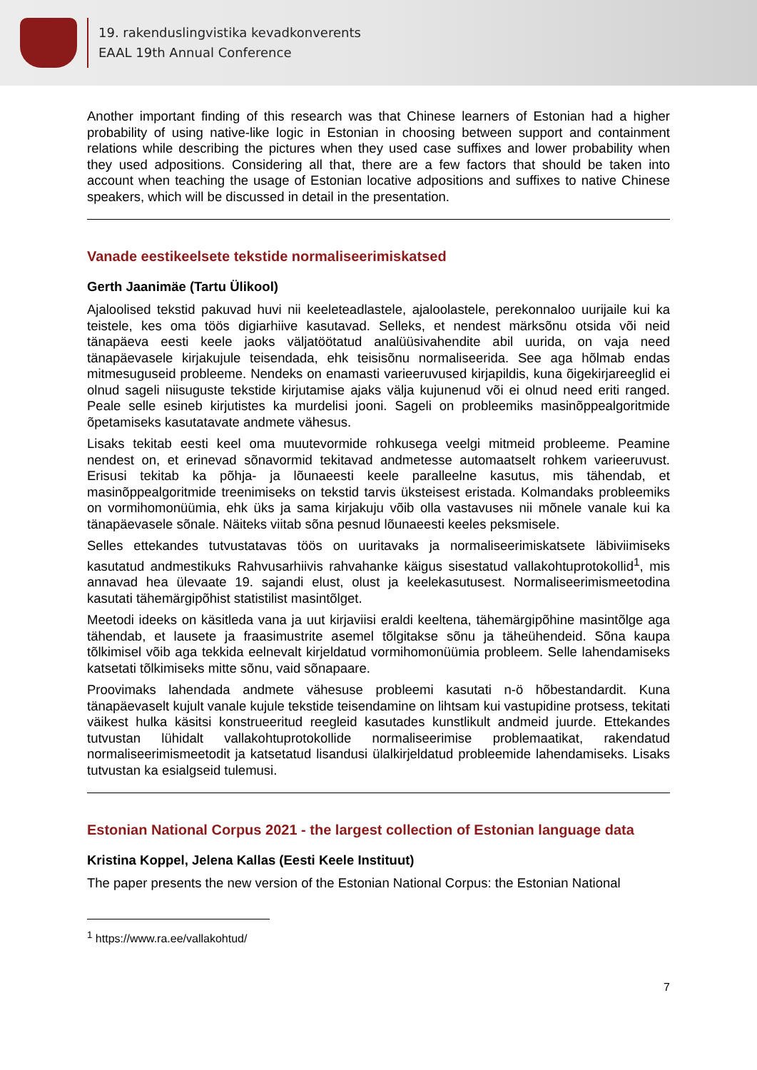19. rakenduslingvistika kevadkonverents
EAAL 19th Annual Conference
Another important finding of this research was that Chinese learners of Estonian had a higher probability of using native-like logic in Estonian in choosing between support and containment relations while describing the pictures when they used case suffixes and lower probability when they used adpositions. Considering all that, there are a few factors that should be taken into account when teaching the usage of Estonian locative adpositions and suffixes to native Chinese speakers, which will be discussed in detail in the presentation.
Vanade eestikeelsete tekstide normaliseerimiskatsed
Gerth Jaanimäe (Tartu Ülikool)
Ajaloolised tekstid pakuvad huvi nii keeleteadlastele, ajaloolastele, perekonnaloo uurijaile kui ka teistele, kes oma töös digiarhiive kasutavad. Selleks, et nendest märksõnu otsida või neid tänapäeva eesti keele jaoks väljatöötatud analüüsivahendite abil uurida, on vaja need tänapäevasele kirjakujule teisendada, ehk teisisõnu normaliseerida. See aga hõlmab endas mitmesuguseid probleeme. Nendeks on enamasti varieeruvused kirjapildis, kuna õigekirjareeglid ei olnud sageli niisuguste tekstide kirjutamise ajaks välja kujunenud või ei olnud need eriti ranged. Peale selle esineb kirjutistes ka murdelisi jooni. Sageli on probleemiks masinõppealgoritmide õpetamiseks kasutatavate andmete vähesus.
Lisaks tekitab eesti keel oma muutevormide rohkusega veelgi mitmeid probleeme. Peamine nendest on, et erinevad sõnavormid tekitavad andmetesse automaatselt rohkem varieeruvust. Erisusi tekitab ka põhja- ja lõunaeesti keele paralleelne kasutus, mis tähendab, et masinõppealgoritmide treenimiseks on tekstid tarvis üksteisest eristada. Kolmandaks probleemiks on vormihomonüümia, ehk üks ja sama kirjakuju võib olla vastavuses nii mõnele vanale kui ka tänapäevasele sõnale. Näiteks viitab sõna pesnud lõunaeesti keeles peksmisele.
Selles ettekandes tutvustatavas töös on uuritavaks ja normaliseerimiskatsete läbiviimiseks kasutatud andmestikuks Rahvusarhiivis rahvahanke käigus sisestatud vallakohtuprotokollid<sup>1</sup>, mis annavad hea ülevaate 19. sajandi elust, olust ja keelekasutusest. Normaliseerimismeetodina kasutati tähemärgipõhist statistilist masintõlget.
Meetodi ideeks on käsitleda vana ja uut kirjaviisi eraldi keeltena, tähemärgipõhine masintõlge aga tähendab, et lausete ja fraasimustrite asemel tõlgitakse sõnu ja täheühendeid. Sõna kaupa tõlkimisel võib aga tekkida eelnevalt kirjeldatud vormihomonüümia probleem. Selle lahendamiseks katsetati tõlkimiseks mitte sõnu, vaid sõnapaare.
Proovimaks lahendada andmete vähesuse probleemi kasutati n-ö hõbestandardit. Kuna tänapäevaselt kujult vanale kujule tekstide teisendamine on lihtsam kui vastupidine protsess, tekitati väikest hulka käsitsi konstrueeritud reegleid kasutades kunstlikult andmeid juurde. Ettekandes tutvustan lühidalt vallakohtuprotokollide normaliseerimise problemaatikat, rakendatud normaliseerimismeetodit ja katsetatud lisandusi ülalkirjeldatud probleemide lahendamiseks. Lisaks tutvustan ka esialgseid tulemusi.
Estonian National Corpus 2021 - the largest collection of Estonian language data
Kristina Koppel, Jelena Kallas (Eesti Keele Instituut)
The paper presents the new version of the Estonian National Corpus: the Estonian National
<sup>1</sup> https://www.ra.ee/vallakohtud/
7